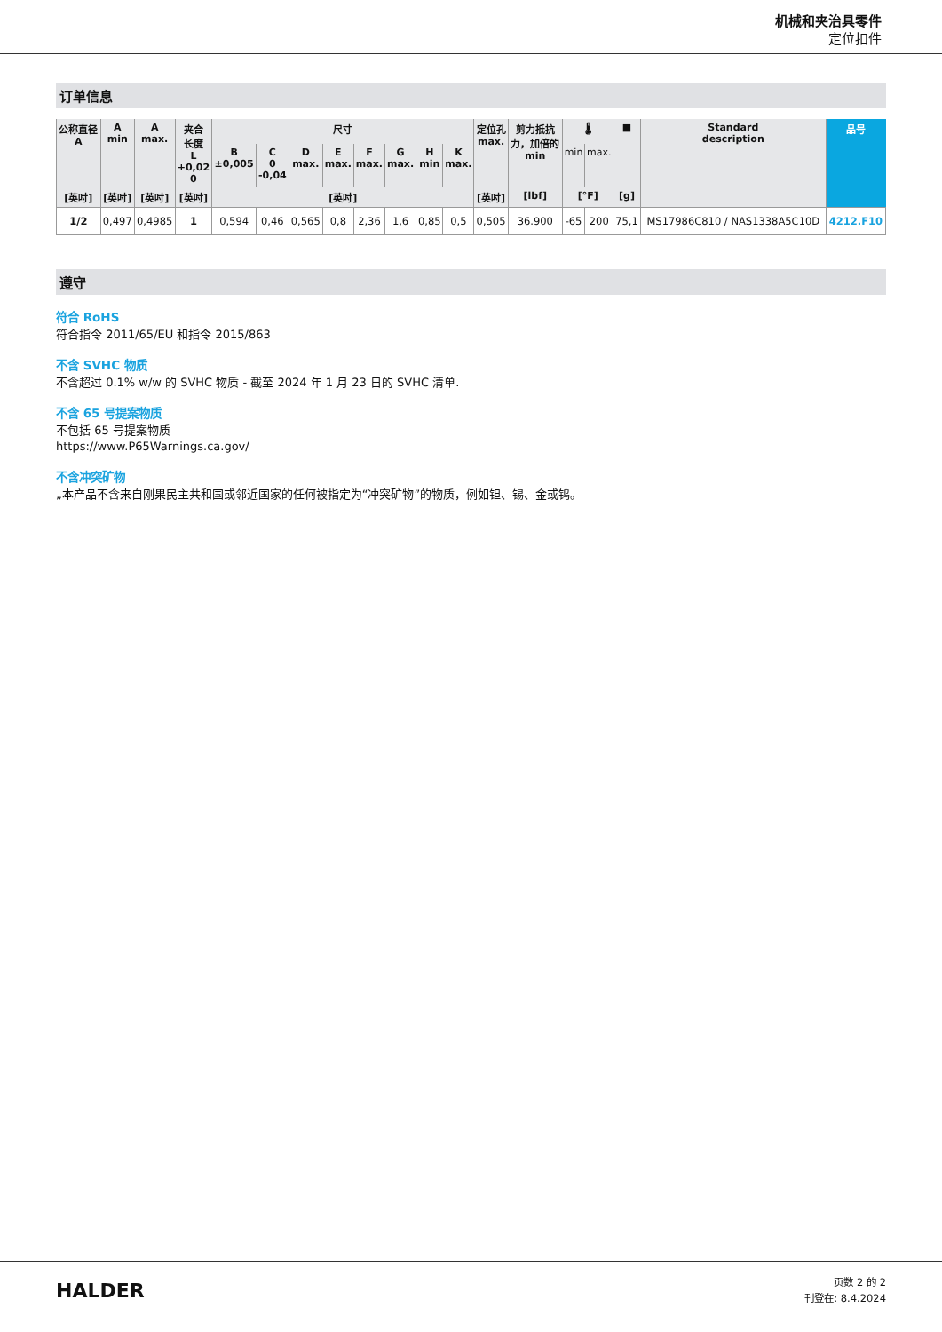机械和夹治具零件
定位扣件
订单信息
| 公称直径 A | A min | A max. | 夹合 长度 L +0,02 0 | 尺寸 | | | | | | | | 定位孔 max. | 剪力抵抗 力，加倍的 min | 🌡 | | ■ | Standard description | 品号 |
| --- | --- | --- | --- | --- | --- | --- | --- | --- | --- | --- | --- | --- | --- | --- | --- | --- | --- | --- |
| | | | | B ±0,005 | C 0 -0,04 | D max. | E max. | F max. | G max. | H min | K max. | | | min | max. | | | |
| [英吋] | [英吋] | [英吋] | [英吋] | [英吋] | | | | | | | | [英吋] | [lbf] | [°F] | | [g] | | |
| 1/2 | 0,497 | 0,4985 | 1 | 0,594 | 0,46 | 0,565 | 0,8 | 2,36 | 1,6 | 0,85 | 0,5 | 0,505 | 36.900 | -65 | 200 | 75,1 | MS17986C810 / NAS1338A5C10D | 4212.F10 |
遵守
符合 RoHS
符合指令 2011/65/EU 和指令 2015/863
不含 SVHC 物质
不含超过 0.1% w/w 的 SVHC 物质 - 截至 2024 年 1 月 23 日的 SVHC 清单.
不含 65 号提案物质
不包括 65 号提案物质
https://www.P65Warnings.ca.gov/
不含冲突矿物
„本产品不含来自刚果民主共和国或邻近国家的任何被指定为“冲突矿物”的物质，例如钽、锡、金或钨。
HALDER
页数 2 的 2
刊登在: 8.4.2024